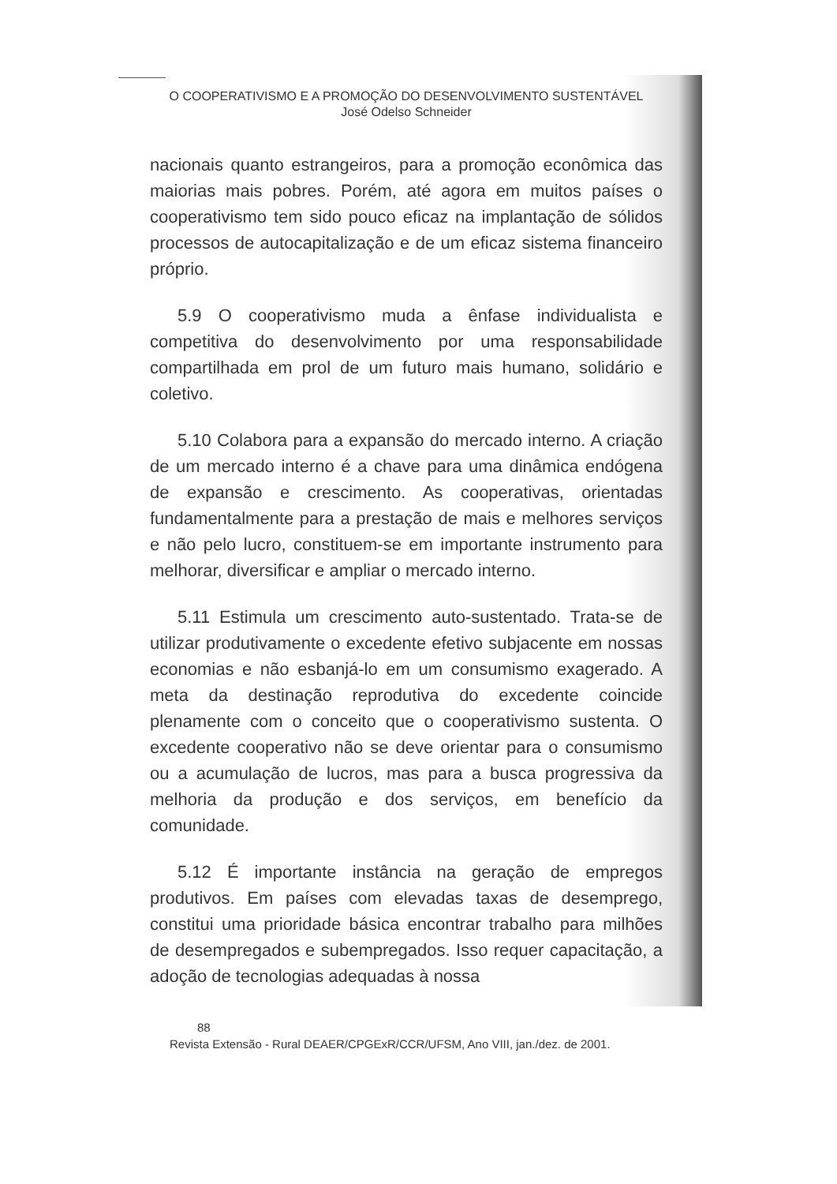O COOPERATIVISMO E A PROMOÇÃO DO DESENVOLVIMENTO SUSTENTÁVEL
José Odelso Schneider
nacionais quanto estrangeiros, para a promoção econômica das maiorias mais pobres. Porém, até agora em muitos países o cooperativismo tem sido pouco eficaz na implantação de sólidos processos de autocapitalização e de um eficaz sistema financeiro próprio.
5.9 O cooperativismo muda a ênfase individualista e competitiva do desenvolvimento por uma responsabilidade compartilhada em prol de um futuro mais humano, solidário e coletivo.
5.10 Colabora para a expansão do mercado interno. A criação de um mercado interno é a chave para uma dinâmica endógena de expansão e crescimento. As cooperativas, orientadas fundamentalmente para a prestação de mais e melhores serviços e não pelo lucro, constituem-se em importante instrumento para melhorar, diversificar e ampliar o mercado interno.
5.11 Estimula um crescimento auto-sustentado. Trata-se de utilizar produtivamente o excedente efetivo subjacente em nossas economias e não esbanjá-lo em um consumismo exagerado. A meta da destinação reprodutiva do excedente coincide plenamente com o conceito que o cooperativismo sustenta. O excedente cooperativo não se deve orientar para o consumismo ou a acumulação de lucros, mas para a busca progressiva da melhoria da produção e dos serviços, em benefício da comunidade.
5.12 É importante instância na geração de empregos produtivos. Em países com elevadas taxas de desemprego, constitui uma prioridade básica encontrar trabalho para milhões de desempregados e subempregados. Isso requer capacitação, a adoção de tecnologias adequadas à nossa
88
Revista Extensão - Rural DEAER/CPGExR/CCR/UFSM, Ano VIII, jan./dez. de 2001.